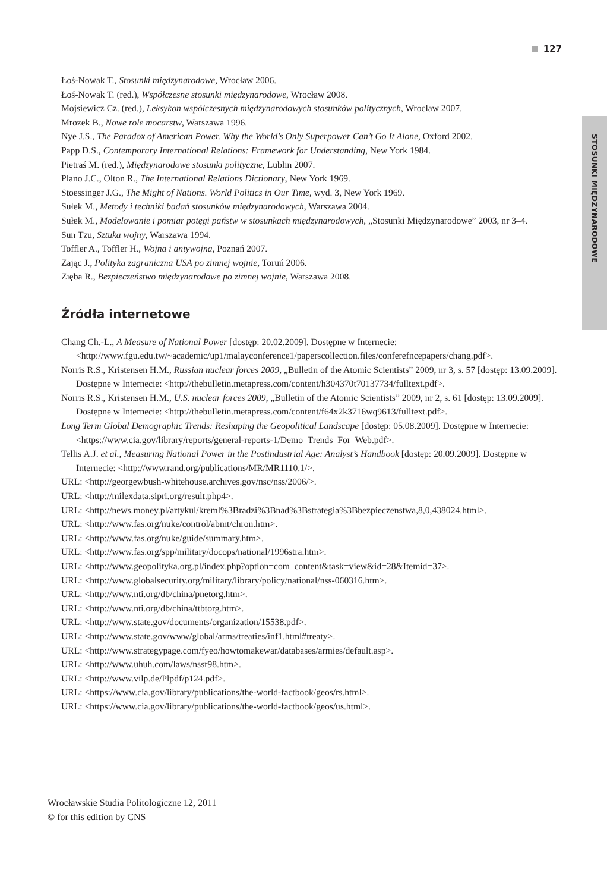127
STOSUNKI MIĘDZYNARODOWE
Łoś-Nowak T., Stosunki międzynarodowe, Wrocław 2006.
Łoś-Nowak T. (red.), Współczesne stosunki międzynarodowe, Wrocław 2008.
Mojsiewicz Cz. (red.), Leksykon współczesnych międzynarodowych stosunków politycznych, Wrocław 2007.
Mrozek B., Nowe role mocarstw, Warszawa 1996.
Nye J.S., The Paradox of American Power. Why the World’s Only Superpower Can’t Go It Alone, Oxford 2002.
Papp D.S., Contemporary International Relations: Framework for Understanding, New York 1984.
Pietraś M. (red.), Międzynarodowe stosunki polityczne, Lublin 2007.
Plano J.C., Olton R., The International Relations Dictionary, New York 1969.
Stoessinger J.G., The Might of Nations. World Politics in Our Time, wyd. 3, New York 1969.
Sułek M., Metody i techniki badań stosunków międzynarodowych, Warszawa 2004.
Sułek M., Modelowanie i pomiar potęgi państw w stosunkach międzynarodowych, „Stosunki Międzynarodowe” 2003, nr 3–4.
Sun Tzu, Sztuka wojny, Warszawa 1994.
Toffler A., Toffler H., Wojna i antywojna, Poznań 2007.
Zając J., Polityka zagraniczna USA po zimnej wojnie, Toruń 2006.
Zięba R., Bezpieczeństwo międzynarodowe po zimnej wojnie, Warszawa 2008.
Źródła internetowe
Chang Ch.-L., A Measure of National Power [dostęp: 20.02.2009]. Dostępne w Internecie: <http://www.fgu.edu.tw/~academic/up1/malayconference1/paperscollection.files/conferefncepapers/chang.pdf>.
Norris R.S., Kristensen H.M., Russian nuclear forces 2009, „Bulletin of the Atomic Scientists” 2009, nr 3, s. 57 [dostęp: 13.09.2009]. Dostępne w Internecie: <http://thebulletin.metapress.com/content/h304370t70137734/fulltext.pdf>.
Norris R.S., Kristensen H.M., U.S. nuclear forces 2009, „Bulletin of the Atomic Scientists” 2009, nr 2, s. 61 [dostęp: 13.09.2009]. Dostępne w Internecie: <http://thebulletin.metapress.com/content/f64x2k3716wq9613/fulltext.pdf>.
Long Term Global Demographic Trends: Reshaping the Geopolitical Landscape [dostęp: 05.08.2009]. Dostępne w Internecie: <https://www.cia.gov/library/reports/general-reports-1/Demo_Trends_For_Web.pdf>.
Tellis A.J. et al., Measuring National Power in the Postindustrial Age: Analyst’s Handbook [dostęp: 20.09.2009]. Dostępne w Internecie: <http://www.rand.org/publications/MR/MR1110.1/>.
URL: <http://georgewbush-whitehouse.archives.gov/nsc/nss/2006/>.
URL: <http://milexdata.sipri.org/result.php4>.
URL: <http://news.money.pl/artykul/kreml%3Bradzi%3Bnad%3Bstrategia%3Bbezpieczenstwa,8,0,438024.html>.
URL: <http://www.fas.org/nuke/control/abmt/chron.htm>.
URL: <http://www.fas.org/nuke/guide/summary.htm>.
URL: <http://www.fas.org/spp/military/docops/national/1996stra.htm>.
URL: <http://www.geopolityka.org.pl/index.php?option=com_content&task=view&id=28&Itemid=37>.
URL: <http://www.globalsecurity.org/military/library/policy/national/nss-060316.htm>.
URL: <http://www.nti.org/db/china/pnetorg.htm>.
URL: <http://www.nti.org/db/china/ttbtorg.htm>.
URL: <http://www.state.gov/documents/organization/15538.pdf>.
URL: <http://www.state.gov/www/global/arms/treaties/inf1.html#treaty>.
URL: <http://www.strategypage.com/fyeo/howtomakewar/databases/armies/default.asp>.
URL: <http://www.uhuh.com/laws/nssr98.htm>.
URL: <http://www.vilp.de/Plpdf/p124.pdf>.
URL: <https://www.cia.gov/library/publications/the-world-factbook/geos/rs.html>.
URL: <https://www.cia.gov/library/publications/the-world-factbook/geos/us.html>.
Wrocławskie Studia Politologiczne 12, 2011
© for this edition by CNS